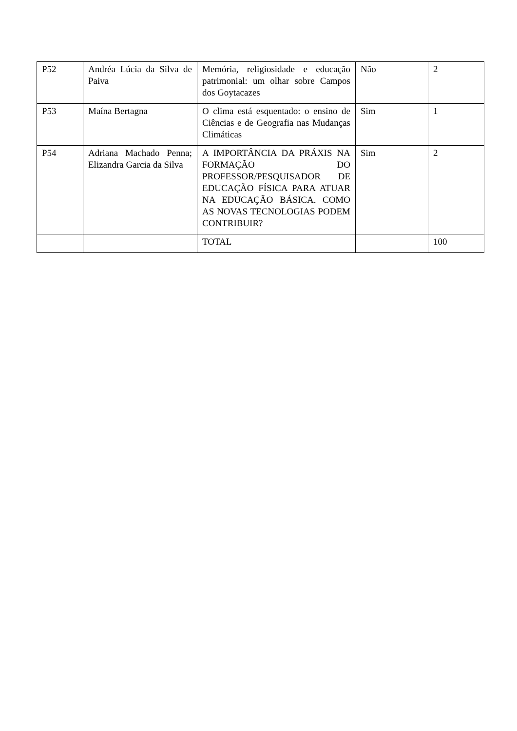| P52 | Andréa Lúcia da Silva de Paiva | Memória, religiosidade e educação patrimonial: um olhar sobre Campos dos Goytacazes | Não | 2 |
| P53 | Maína Bertagna | O clima está esquentado: o ensino de Ciências e de Geografia nas Mudanças Climáticas | Sim | 1 |
| P54 | Adriana Machado Penna; Elizandra Garcia da Silva | A IMPORTÂNCIA DA PRÁXIS NA FORMAÇÃO DO PROFESSOR/PESQUISADOR DE EDUCAÇÃO FÍSICA PARA ATUAR NA EDUCAÇÃO BÁSICA. COMO AS NOVAS TECNOLOGIAS PODEM CONTRIBUIR? | Sim | 2 |
| | | TOTAL | | 100 |